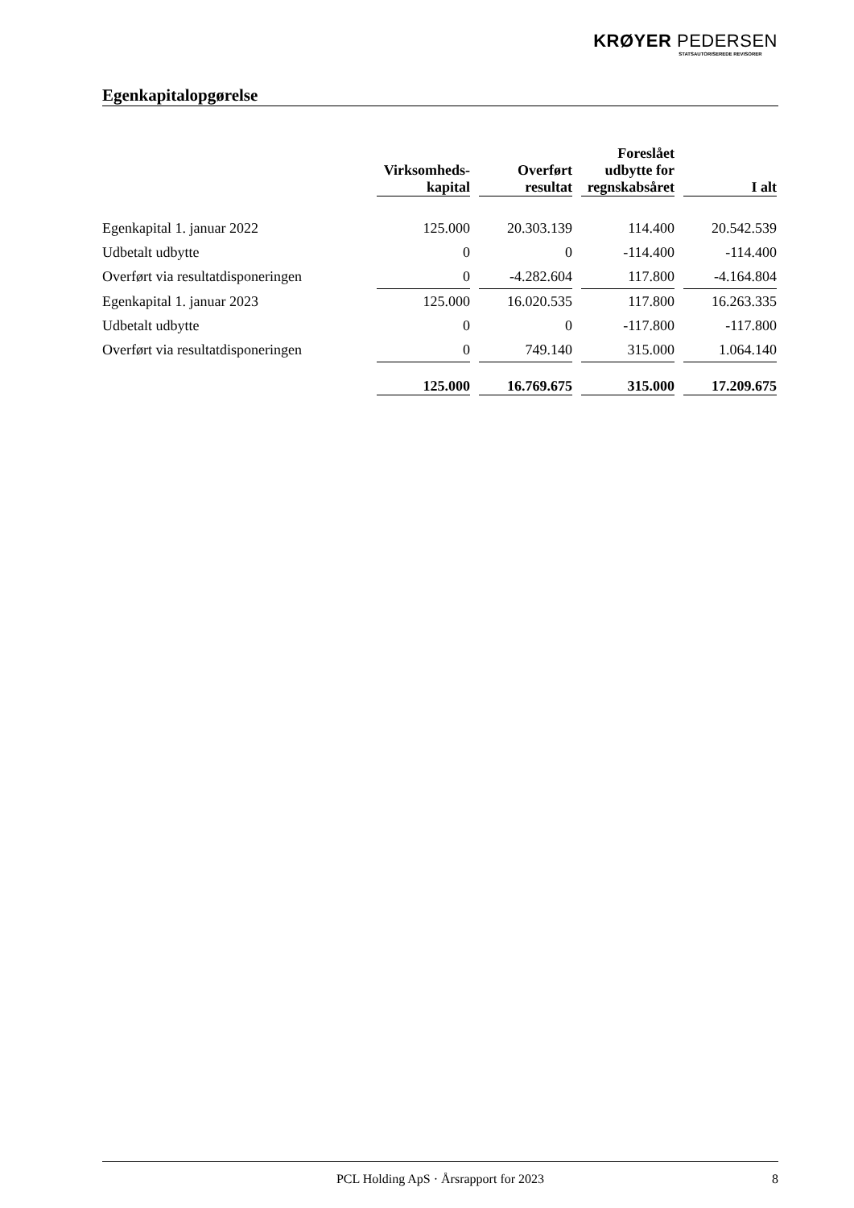KRØYER PEDERSEN
STATSAUTORISEREDE REVISORER
Egenkapitalopgørelse
| | Virksomheds- kapital | Overført resultat | Foreslået udbytte for regnskabsåret | I alt |
| --- | --- | --- | --- | --- |
| Egenkapital 1. januar 2022 | 125.000 | 20.303.139 | 114.400 | 20.542.539 |
| Udbetalt udbytte | 0 | 0 | -114.400 | -114.400 |
| Overført via resultatdisponeringen | 0 | -4.282.604 | 117.800 | -4.164.804 |
| Egenkapital 1. januar 2023 | 125.000 | 16.020.535 | 117.800 | 16.263.335 |
| Udbetalt udbytte | 0 | 0 | -117.800 | -117.800 |
| Overført via resultatdisponeringen | 0 | 749.140 | 315.000 | 1.064.140 |
| | 125.000 | 16.769.675 | 315.000 | 17.209.675 |
PCL Holding ApS · Årsrapport for 2023 8